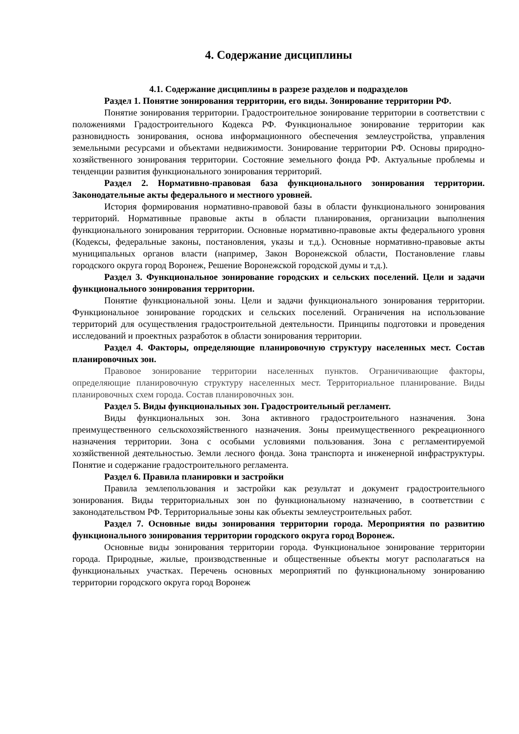4. Содержание дисциплины
4.1. Содержание дисциплины в разрезе разделов и подразделов
Раздел 1. Понятие зонирования территории, его виды. Зонирование территории РФ.
Понятие зонирования территории. Градостроительное зонирование территории в соответствии с положениями Градостроительного Кодекса РФ. Функциональное зонирование территории как разновидность зонирования, основа информационного обеспечения землеустройства, управления земельными ресурсами и объектами недвижимости. Зонирование территории РФ. Основы природно-хозяйственного зонирования территории. Состояние земельного фонда РФ. Актуальные проблемы и тенденции развития функционального зонирования территорий.
Раздел 2. Нормативно-правовая база функционального зонирования территории. Законодательные акты федерального и местного уровней.
История формирования нормативно-правовой базы в области функционального зонирования территорий. Нормативные правовые акты в области планирования, организации выполнения функционального зонирования территории. Основные нормативно-правовые акты федерального уровня (Кодексы, федеральные законы, постановления, указы и т.д.). Основные нормативно-правовые акты муниципальных органов власти (например, Закон Воронежской области, Постановление главы городского округа город Воронеж, Решение Воронежской городской думы и т.д.).
Раздел 3. Функциональное зонирование городских и сельских поселений. Цели и задачи функционального зонирования территории.
Понятие функциональной зоны. Цели и задачи функционального зонирования территории. Функциональное зонирование городских и сельских поселений. Ограничения на использование территорий для осуществления градостроительной деятельности. Принципы подготовки и проведения исследований и проектных разработок в области зонирования территории.
Раздел 4. Факторы, определяющие планировочную структуру населенных мест. Состав планировочных зон.
Правовое зонирование территории населенных пунктов. Ограничивающие факторы, определяющие планировочную структуру населенных мест. Территориальное планирование. Виды планировочных схем города. Состав планировочных зон.
Раздел 5. Виды функциональных зон. Градостроительный регламент.
Виды функциональных зон. Зона активного градостроительного назначения. Зона преимущественного сельскохозяйственного назначения. Зоны преимущественного рекреационного назначения территории. Зона с особыми условиями пользования. Зона с регламентируемой хозяйственной деятельностью. Земли лесного фонда. Зона транспорта и инженерной инфраструктуры. Понятие и содержание градостроительного регламента.
Раздел 6. Правила планировки и застройки
Правила землепользования и застройки как результат и документ градостроительного зонирования. Виды территориальных зон по функциональному назначению, в соответствии с законодательством РФ. Территориальные зоны как объекты землеустроительных работ.
Раздел 7. Основные виды зонирования территории города. Мероприятия по развитию функционального зонирования территории городского округа город Воронеж.
Основные виды зонирования территории города. Функциональное зонирование территории города. Природные, жилые, производственные и общественные объекты могут располагаться на функциональных участках. Перечень основных мероприятий по функциональному зонированию территории городского округа город Воронеж